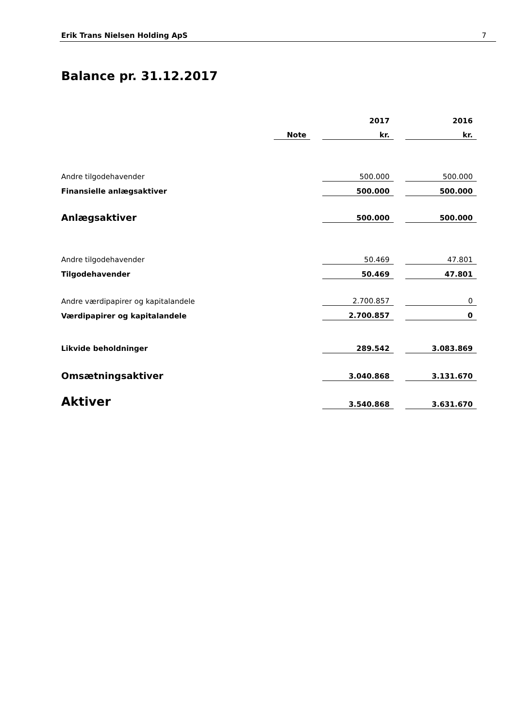Erik Trans Nielsen Holding ApS 7
Balance pr. 31.12.2017
| | | | 2017 | | 2016 |
| | Note | | kr. | | kr. |
| Andre tilgodehavender | | | 500.000 | | 500.000 |
| Finansielle anlægsaktiver | | | 500.000 | | 500.000 |
| Anlægsaktiver | | | 500.000 | | 500.000 |
| Andre tilgodehavender | | | 50.469 | | 47.801 |
| Tilgodehavender | | | 50.469 | | 47.801 |
| Andre værdipapirer og kapitalandele | | | 2.700.857 | | 0 |
| Værdipapirer og kapitalandele | | | 2.700.857 | | 0 |
| Likvide beholdninger | | | 289.542 | | 3.083.869 |
| Omsætningsaktiver | | | 3.040.868 | | 3.131.670 |
| Aktiver | | | 3.540.868 | | 3.631.670 |